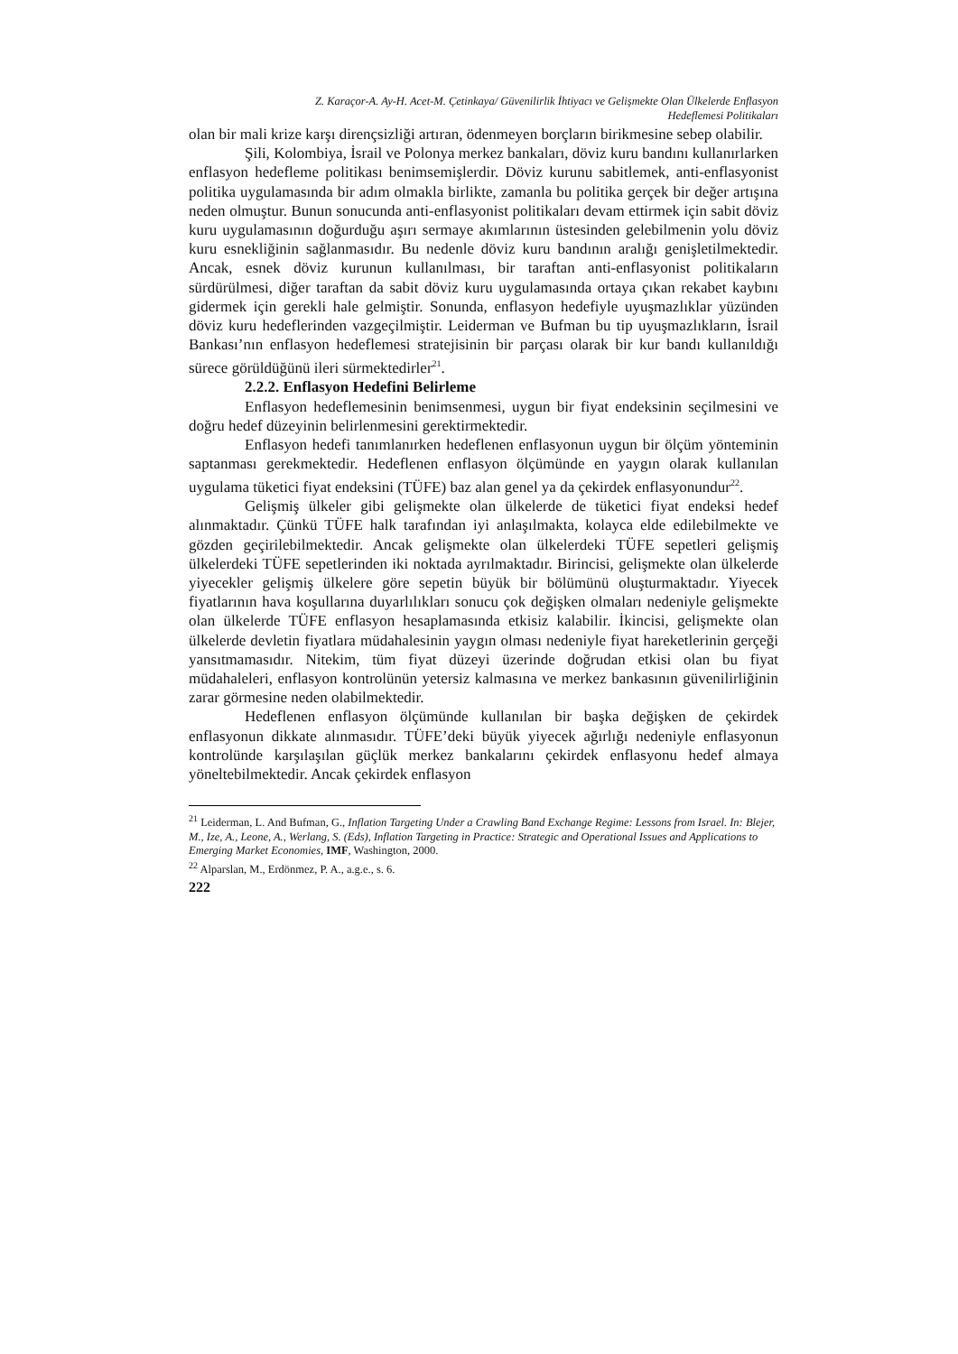Z. Karaçor-A. Ay-H. Acet-M. Çetinkaya/ Güvenilirlik İhtiyacı ve Gelişmekte Olan Ülkelerde Enflasyon
Hedeflemesi Politikaları
olan bir mali krize karşı dirençsizliği artıran, ödenmeyen borçların birikmesine sebep olabilir.
Şili, Kolombiya, İsrail ve Polonya merkez bankaları, döviz kuru bandını kullanırlarken enflasyon hedefleme politikası benimsemişlerdir. Döviz kurunu sabitlemek, anti-enflasyonist politika uygulamasında bir adım olmakla birlikte, zamanla bu politika gerçek bir değer artışına neden olmuştur. Bunun sonucunda anti-enflasyonist politikaları devam ettirmek için sabit döviz kuru uygulamasının doğurduğu aşırı sermaye akımlarının üstesinden gelebilmenin yolu döviz kuru esnekliğinin sağlanmasıdır. Bu nedenle döviz kuru bandının aralığı genişletilmektedir. Ancak, esnek döviz kurunun kullanılması, bir taraftan anti-enflasyonist politikaların sürdürülmesi, diğer taraftan da sabit döviz kuru uygulamasında ortaya çıkan rekabet kaybını gidermek için gerekli hale gelmiştir. Sonunda, enflasyon hedefiyle uyuşmazlıklar yüzünden döviz kuru hedeflerinden vazgeçilmiştir. Leiderman ve Bufman bu tip uyuşmazlıkların, İsrail Bankası’nın enflasyon hedeflemesi stratejisinin bir parçası olarak bir kur bandı kullanıldığı sürece görüldüğünü ileri sürmektedirler<sup>21</sup>.
2.2.2. Enflasyon Hedefini Belirleme
Enflasyon hedeflemesinin benimsenmesi, uygun bir fiyat endeksinin seçilmesini ve doğru hedef düzeyinin belirlenmesini gerektirmektedir.
Enflasyon hedefi tanımlanırken hedeflenen enflasyonun uygun bir ölçüm yönteminin saptanması gerekmektedir. Hedeflenen enflasyon ölçümünde en yaygın olarak kullanılan uygulama tüketici fiyat endeksini (TÜFE) baz alan genel ya da çekirdek enflasyonundur<sup>22</sup>.
Gelişmiş ülkeler gibi gelişmekte olan ülkelerde de tüketici fiyat endeksi hedef alınmaktadır. Çünkü TÜFE halk tarafından iyi anlaşılmakta, kolayca elde edilebilmekte ve gözden geçirilebilmektedir. Ancak gelişmekte olan ülkelerdeki TÜFE sepetleri gelişmiş ülkelerdeki TÜFE sepetlerinden iki noktada ayrılmaktadır. Birincisi, gelişmekte olan ülkelerde yiyecekler gelişmiş ülkelere göre sepetin büyük bir bölümünü oluşturmaktadır. Yiyecek fiyatlarının hava koşullarına duyarlılıkları sonucu çok değişken olmaları nedeniyle gelişmekte olan ülkelerde TÜFE enflasyon hesaplamasında etkisiz kalabilir. İkincisi, gelişmekte olan ülkelerde devletin fiyatlara müdahalesinin yaygın olması nedeniyle fiyat hareketlerinin gerçeği yansıtmamasıdır. Nitekim, tüm fiyat düzeyi üzerinde doğrudan etkisi olan bu fiyat müdahaleleri, enflasyon kontrolünün yetersiz kalmasına ve merkez bankasının güvenilirliğinin zarar görmesine neden olabilmektedir.
Hedeflenen enflasyon ölçümünde kullanılan bir başka değişken de çekirdek enflasyonun dikkate alınmasıdır. TÜFE’deki büyük yiyecek ağırlığı nedeniyle enflasyonun kontrolünde karşılaşılan güçlük merkez bankalarını çekirdek enflasyonu hedef almaya yöneltebilmektedir. Ancak çekirdek enflasyon
<sup>21</sup> Leiderman, L. And Bufman, G., Inflation Targeting Under a Crawling Band Exchange Regime: Lessons from Israel. In: Blejer, M., Ize, A., Leone, A., Werlang, S. (Eds), Inflation Targeting in Practice: Strategic and Operational Issues and Applications to Emerging Market Economies, IMF, Washington, 2000.
<sup>22</sup> Alparslan, M., Erdönmez, P. A., a.g.e., s. 6.
222